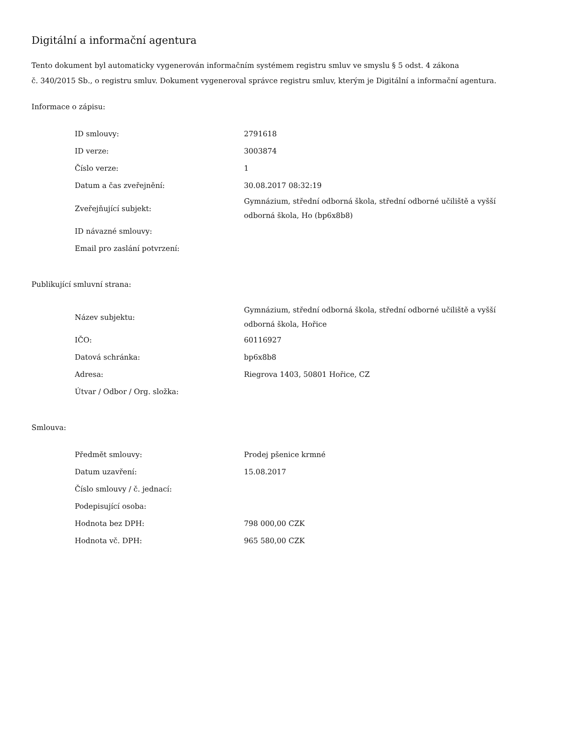Digitální a informační agentura
Tento dokument byl automaticky vygenerován informačním systémem registru smluv ve smyslu § 5 odst. 4 zákona
č. 340/2015 Sb., o registru smluv. Dokument vygeneroval správce registru smluv, kterým je Digitální a informační agentura.
Informace o zápisu:
| ID smlouvy: | 2791618 |
| ID verze: | 3003874 |
| Číslo verze: | 1 |
| Datum a čas zveřejnění: | 30.08.2017 08:32:19 |
| Zveřejňující subjekt: | Gymnázium, střední odborná škola, střední odborné učiliště a vyšší odborná škola, Ho (bp6x8b8) |
| ID návazné smlouvy: | |
| Email pro zaslání potvrzení: | |
Publikující smluvní strana:
| Název subjektu: | Gymnázium, střední odborná škola, střední odborné učiliště a vyšší odborná škola, Hořice |
| IČO: | 60116927 |
| Datová schránka: | bp6x8b8 |
| Adresa: | Riegrova 1403, 50801 Hořice, CZ |
| Útvar / Odbor / Org. složka: | |
Smlouva:
| Předmět smlouvy: | Prodej pšenice krmné |
| Datum uzavření: | 15.08.2017 |
| Číslo smlouvy / č. jednací: | |
| Podepisující osoba: | |
| Hodnota bez DPH: | 798 000,00 CZK |
| Hodnota vč. DPH: | 965 580,00 CZK |